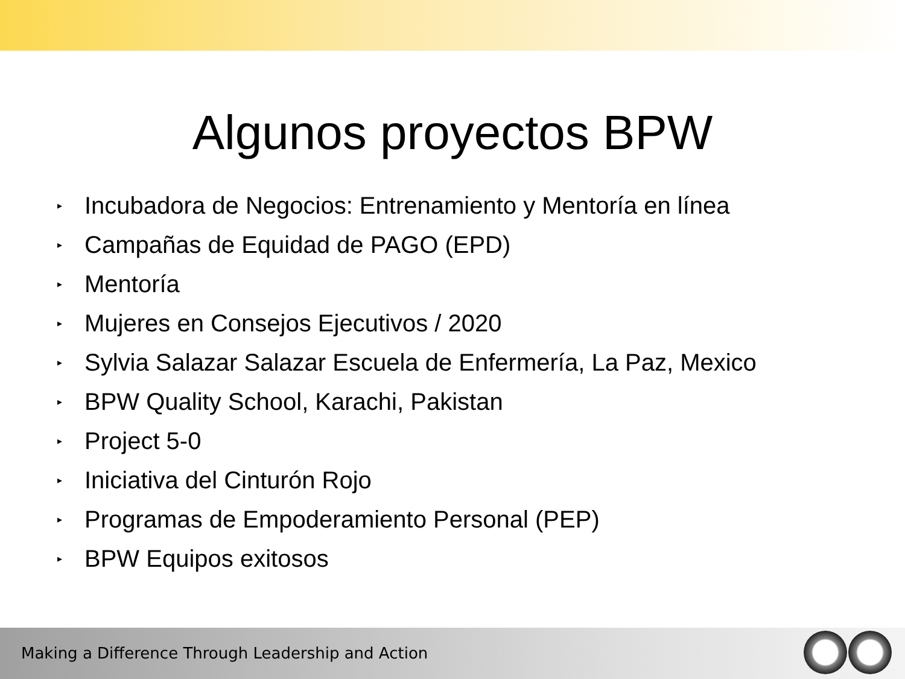Algunos proyectos BPW
▸ Incubadora de Negocios: Entrenamiento y Mentoría en línea
▸ Campañas de Equidad de PAGO (EPD)
▸ Mentoría
▸ Mujeres en Consejos Ejecutivos / 2020
▸ Sylvia Salazar Salazar Escuela de Enfermería, La Paz, Mexico
▸ BPW Quality School, Karachi, Pakistan
▸ Project 5-0
▸ Iniciativa del Cinturón Rojo
▸ Programas de Empoderamiento Personal (PEP)
▸ BPW Equipos exitosos
Making a Difference Through Leadership and Action